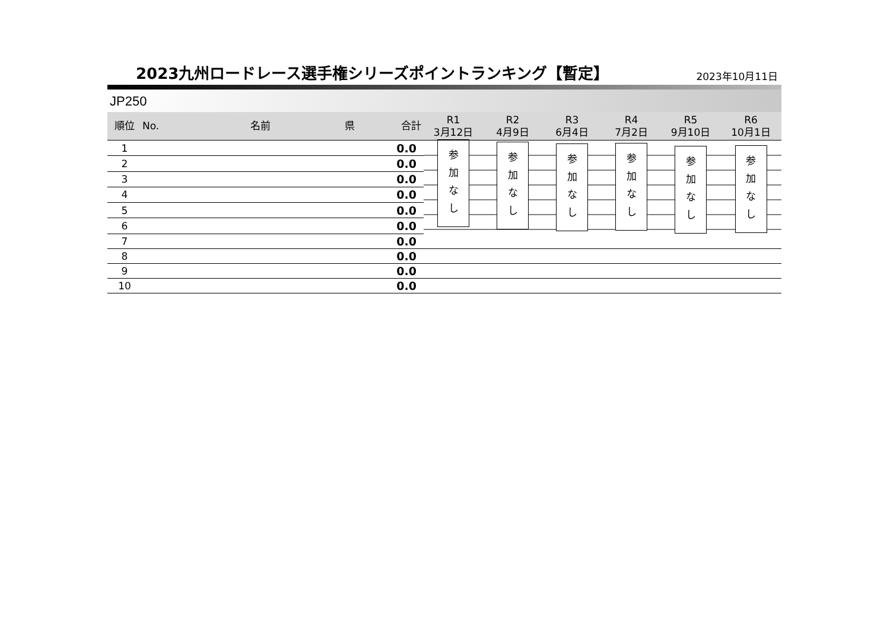2023九州ロードレース選手権シリーズポイントランキング【暫定】
2023年10月11日
JP250
| 順位 | No. | 名前 | 県 | 合計 | R1 3月12日 | R2 4月9日 | R3 6月4日 | R4 7月2日 | R5 9月10日 | R6 10月1日 |
| --- | --- | --- | --- | --- | --- | --- | --- | --- | --- | --- |
| 1 | | | | 0.0 | 参 加 な し | 参 加 な し | 参 加 な し | 参 加 な し | 参 加 な し | 参 加 な し |
| 2 | | | | 0.0 | | | | | | |
| 3 | | | | 0.0 | | | | | | |
| 4 | | | | 0.0 | | | | | | |
| 5 | | | | 0.0 | | | | | | |
| 6 | | | | 0.0 | | | | | | |
| 7 | | | | 0.0 | | | | | | |
| 8 | | | | 0.0 | | | | | | |
| 9 | | | | 0.0 | | | | | | |
| 10 | | | | 0.0 | | | | | | |